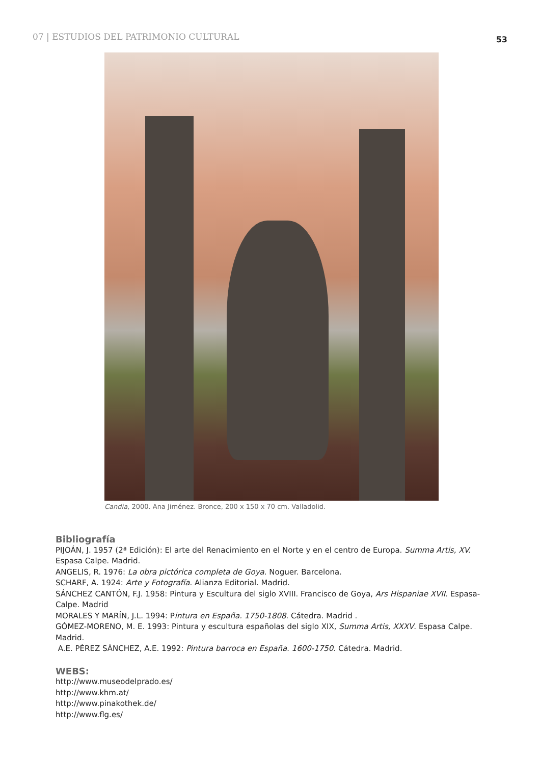07 | ESTUDIOS DEL PATRIMONIO CULTURAL
53
Candia, 2000. Ana Jiménez. Bronce, 200 x 150 x 70 cm. Valladolid.
Bibliografía
PIJOÁN, J. 1957 (2ª Edición): El arte del Renacimiento en el Norte y en el centro de Europa. Summa Artis, XV. Espasa Calpe. Madrid.
ANGELIS, R. 1976: La obra pictórica completa de Goya. Noguer. Barcelona.
SCHARF, A. 1924: Arte y Fotografía. Alianza Editorial. Madrid.
SÁNCHEZ CANTÓN, F.J. 1958: Pintura y Escultura del siglo XVIII. Francisco de Goya, Ars Hispaniae XVII. Espasa-Calpe. Madrid
MORALES Y MARÍN, J.L. 1994: Pintura en España. 1750-1808. Cátedra. Madrid .
GÓMEZ-MORENO, M. E. 1993: Pintura y escultura españolas del siglo XIX, Summa Artis, XXXV. Espasa Calpe. Madrid.
A.E. PÉREZ SÁNCHEZ, A.E. 1992: Pintura barroca en España. 1600-1750. Cátedra. Madrid.
WEBS:
http://www.museodelprado.es/
http://www.khm.at/
http://www.pinakothek.de/
http://www.flg.es/